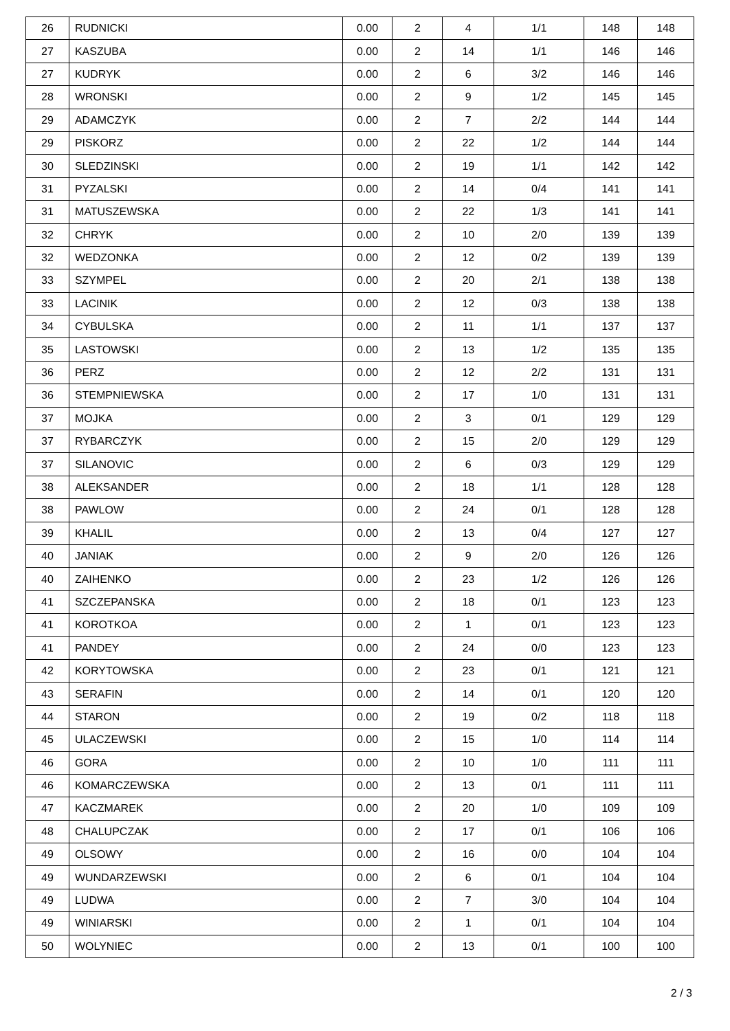| 26 | RUDNICKI | 0.00 | 2 | 4 | 1/1 | 148 | 148 |
| 27 | KASZUBA | 0.00 | 2 | 14 | 1/1 | 146 | 146 |
| 27 | KUDRYK | 0.00 | 2 | 6 | 3/2 | 146 | 146 |
| 28 | WRONSKI | 0.00 | 2 | 9 | 1/2 | 145 | 145 |
| 29 | ADAMCZYK | 0.00 | 2 | 7 | 2/2 | 144 | 144 |
| 29 | PISKORZ | 0.00 | 2 | 22 | 1/2 | 144 | 144 |
| 30 | SLEDZINSKI | 0.00 | 2 | 19 | 1/1 | 142 | 142 |
| 31 | PYZALSKI | 0.00 | 2 | 14 | 0/4 | 141 | 141 |
| 31 | MATUSZEWSKA | 0.00 | 2 | 22 | 1/3 | 141 | 141 |
| 32 | CHRYK | 0.00 | 2 | 10 | 2/0 | 139 | 139 |
| 32 | WEDZONKA | 0.00 | 2 | 12 | 0/2 | 139 | 139 |
| 33 | SZYMPEL | 0.00 | 2 | 20 | 2/1 | 138 | 138 |
| 33 | LACINIK | 0.00 | 2 | 12 | 0/3 | 138 | 138 |
| 34 | CYBULSKA | 0.00 | 2 | 11 | 1/1 | 137 | 137 |
| 35 | LASTOWSKI | 0.00 | 2 | 13 | 1/2 | 135 | 135 |
| 36 | PERZ | 0.00 | 2 | 12 | 2/2 | 131 | 131 |
| 36 | STEMPNIEWSKA | 0.00 | 2 | 17 | 1/0 | 131 | 131 |
| 37 | MOJKA | 0.00 | 2 | 3 | 0/1 | 129 | 129 |
| 37 | RYBARCZYK | 0.00 | 2 | 15 | 2/0 | 129 | 129 |
| 37 | SILANOVIC | 0.00 | 2 | 6 | 0/3 | 129 | 129 |
| 38 | ALEKSANDER | 0.00 | 2 | 18 | 1/1 | 128 | 128 |
| 38 | PAWLOW | 0.00 | 2 | 24 | 0/1 | 128 | 128 |
| 39 | KHALIL | 0.00 | 2 | 13 | 0/4 | 127 | 127 |
| 40 | JANIAK | 0.00 | 2 | 9 | 2/0 | 126 | 126 |
| 40 | ZAIHENKO | 0.00 | 2 | 23 | 1/2 | 126 | 126 |
| 41 | SZCZEPANSKA | 0.00 | 2 | 18 | 0/1 | 123 | 123 |
| 41 | KOROTKOA | 0.00 | 2 | 1 | 0/1 | 123 | 123 |
| 41 | PANDEY | 0.00 | 2 | 24 | 0/0 | 123 | 123 |
| 42 | KORYTOWSKA | 0.00 | 2 | 23 | 0/1 | 121 | 121 |
| 43 | SERAFIN | 0.00 | 2 | 14 | 0/1 | 120 | 120 |
| 44 | STARON | 0.00 | 2 | 19 | 0/2 | 118 | 118 |
| 45 | ULACZEWSKI | 0.00 | 2 | 15 | 1/0 | 114 | 114 |
| 46 | GORA | 0.00 | 2 | 10 | 1/0 | 111 | 111 |
| 46 | KOMARCZEWSKA | 0.00 | 2 | 13 | 0/1 | 111 | 111 |
| 47 | KACZMAREK | 0.00 | 2 | 20 | 1/0 | 109 | 109 |
| 48 | CHALUPCZAK | 0.00 | 2 | 17 | 0/1 | 106 | 106 |
| 49 | OLSOWY | 0.00 | 2 | 16 | 0/0 | 104 | 104 |
| 49 | WUNDARZEWSKI | 0.00 | 2 | 6 | 0/1 | 104 | 104 |
| 49 | LUDWA | 0.00 | 2 | 7 | 3/0 | 104 | 104 |
| 49 | WINIARSKI | 0.00 | 2 | 1 | 0/1 | 104 | 104 |
| 50 | WOLYNIEC | 0.00 | 2 | 13 | 0/1 | 100 | 100 |
2 / 3